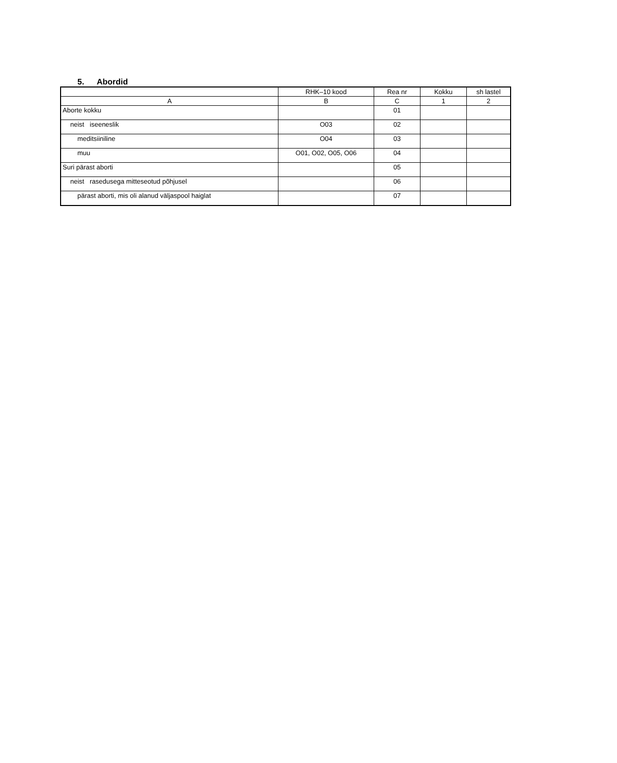5. Abordid
| | RHK–10 kood | Rea nr | Kokku | sh lastel |
| --- | --- | --- | --- | --- |
| A | B | C | 1 | 2 |
| Aborte kokku | | 01 | | |
| neist iseeneslik | O03 | 02 | | |
| meditsiiniline | O04 | 03 | | |
| muu | O01, O02, O05, O06 | 04 | | |
| Suri pärast aborti | | 05 | | |
| neist rasedusega mitteseotud põhjusel | | 06 | | |
| pärast aborti, mis oli alanud väljaspool haiglat | | 07 | | |